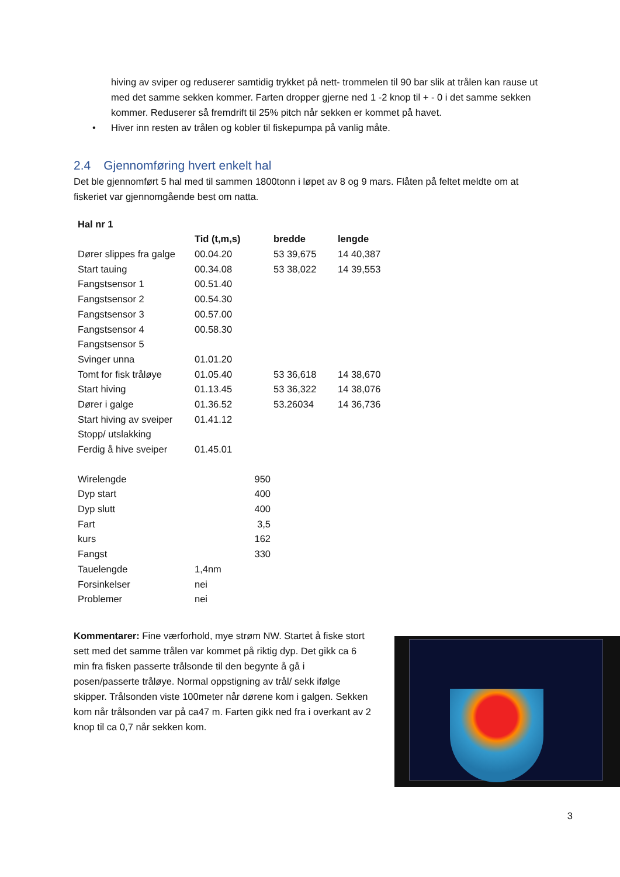hiving av sviper og reduserer samtidig trykket på nett- trommelen til 90 bar slik at trålen kan rause ut med det samme sekken kommer. Farten dropper gjerne ned 1 -2 knop til + - 0 i det samme sekken kommer. Reduserer så fremdrift til 25% pitch når sekken er kommet på havet.
• Hiver inn resten av trålen og kobler til fiskepumpa på vanlig måte.
2.4 Gjennomføring hvert enkelt hal
Det ble gjennomført 5 hal med til sammen 1800tonn i løpet av 8 og 9 mars. Flåten på feltet meldte om at fiskeriet var gjennomgående best om natta.
| Hal nr 1 | | | |
| --- | --- | --- | --- |
| | Tid (t,m,s) | bredde | lengde |
| Dører slippes fra galge | 00.04.20 | 53 39,675 | 14 40,387 |
| Start tauing | 00.34.08 | 53 38,022 | 14 39,553 |
| Fangstsensor 1 | 00.51.40 | | |
| Fangstsensor 2 | 00.54.30 | | |
| Fangstsensor 3 | 00.57.00 | | |
| Fangstsensor 4 | 00.58.30 | | |
| Fangstsensor 5 | | | |
| Svinger unna | 01.01.20 | | |
| Tomt for fisk tråløye | 01.05.40 | 53 36,618 | 14 38,670 |
| Start hiving | 01.13.45 | 53 36,322 | 14 38,076 |
| Dører i galge | 01.36.52 | 53.26034 | 14 36,736 |
| Start hiving av sveiper | 01.41.12 | | |
| Stopp/ utslakking | | | |
| Ferdig å hive sveiper | 01.45.01 | | |
| Wirelengde | | 950 |
| Dyp start | | 400 |
| Dyp slutt | | 400 |
| Fart | | 3,5 |
| kurs | | 162 |
| Fangst | | 330 |
| Tauelengde | 1,4nm | |
| Forsinkelser | nei | |
| Problemer | nei | |
Kommentarer: Fine værforhold, mye strøm NW. Startet å fiske stort sett med det samme trålen var kommet på riktig dyp. Det gikk ca 6 min fra fisken passerte trålsonde til den begynte å gå i posen/passerte tråløye. Normal oppstigning av trål/ sekk ifølge skipper. Trålsonden viste 100meter når dørene kom i galgen. Sekken kom når trålsonden var på ca47 m. Farten gikk ned fra i overkant av 2 knop til ca 0,7 når sekken kom.
3